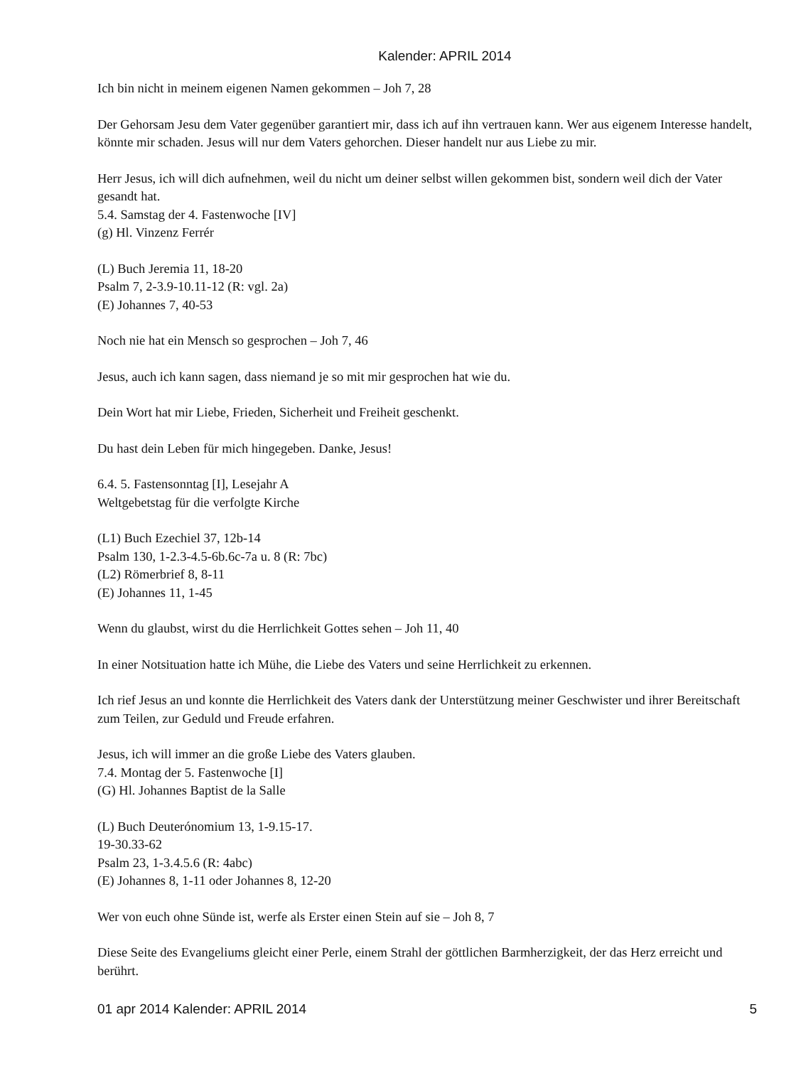Kalender: APRIL 2014
Ich bin nicht in meinem eigenen Namen gekommen – Joh 7, 28
Der Gehorsam Jesu dem Vater gegenüber garantiert mir, dass ich auf ihn vertrauen kann. Wer aus eigenem Interesse handelt, könnte mir schaden. Jesus will nur dem Vaters gehorchen. Dieser handelt nur aus Liebe zu mir.
Herr Jesus, ich will dich aufnehmen, weil du nicht um deiner selbst willen gekommen bist, sondern weil dich der Vater gesandt hat.
5.4. Samstag der 4. Fastenwoche [IV]
(g) Hl. Vinzenz Ferrér
(L) Buch Jeremia 11, 18-20
Psalm 7, 2-3.9-10.11-12 (R: vgl. 2a)
(E) Johannes 7, 40-53
Noch nie hat ein Mensch so gesprochen – Joh 7, 46
Jesus, auch ich kann sagen, dass niemand je so mit mir gesprochen hat wie du.
Dein Wort hat mir Liebe, Frieden, Sicherheit und Freiheit geschenkt.
Du hast dein Leben für mich hingegeben. Danke, Jesus!
6.4. 5. Fastensonntag [I], Lesejahr A
Weltgebetstag für die verfolgte Kirche
(L1) Buch Ezechiel 37, 12b-14
Psalm 130, 1-2.3-4.5-6b.6c-7a u. 8 (R: 7bc)
(L2) Römerbrief 8, 8-11
(E) Johannes 11, 1-45
Wenn du glaubst, wirst du die Herrlichkeit Gottes sehen – Joh 11, 40
In einer Notsituation hatte ich Mühe, die Liebe des Vaters und seine Herrlichkeit zu erkennen.
Ich rief Jesus an und konnte die Herrlichkeit des Vaters dank der Unterstützung meiner Geschwister und ihrer Bereitschaft zum Teilen, zur Geduld und Freude erfahren.
Jesus, ich will immer an die große Liebe des Vaters glauben.
7.4. Montag der 5. Fastenwoche [I]
(G) Hl. Johannes Baptist de la Salle
(L) Buch Deuterónomium 13, 1-9.15-17.
19-30.33-62
Psalm 23, 1-3.4.5.6 (R: 4abc)
(E) Johannes 8, 1-11 oder Johannes 8, 12-20
Wer von euch ohne Sünde ist, werfe als Erster einen Stein auf sie – Joh 8, 7
Diese Seite des Evangeliums gleicht einer Perle, einem Strahl der göttlichen Barmherzigkeit, der das Herz erreicht und berührt.
01 apr 2014 Kalender: APRIL 2014 5